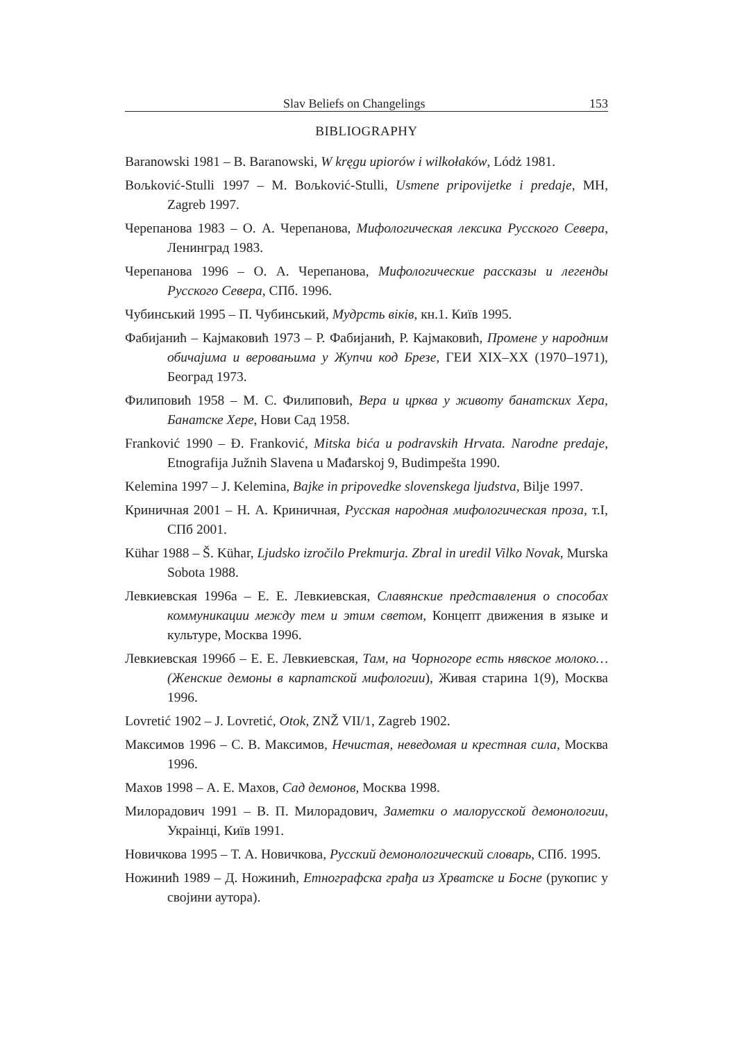Slav Beliefs on Changelings 153
BIBLIOGRAPHY
Baranowski 1981 – B. Baranowski, W kręgu upiorów i wilkołaków, Lódż 1981.
Boљković-Stulli 1997 – M. Boљković-Stulli, Usmene pripovijetke i predaje, MH, Zagreb 1997.
Черепанова 1983 – О. А. Черепанова, Мифологическая лексика Русского Севера, Ленинград 1983.
Черепанова 1996 – О. А. Черепанова, Мифологические рассказы и легенды Русского Севера, СПб. 1996.
Чубинський 1995 – П. Чубинський, Мудрсть віків, кн.1. Київ 1995.
Фабијанић – Кајмаковић 1973 – Р. Фабијанић, Р. Кајмаковић, Промене у народним обичајима и веровањима у Жупчи код Брезе, ГЕИ XIX–XX (1970–1971), Београд 1973.
Филиповић 1958 – М. С. Филиповић, Вера и црква у животу банатских Хера, Банатске Хере, Нови Сад 1958.
Franković 1990 – Đ. Franković, Mitska bića u podravskih Hrvata. Narodne predaje, Etnografija Južnih Slavena u Mađarskoj 9, Budimpešta 1990.
Kelemina 1997 – J. Kelemina, Bajke in pripovedke slovenskega ljudstva, Bilje 1997.
Криничная 2001 – Н. А. Криничная, Русская народная мифологическая проза, т.I, СПб 2001.
Kühar 1988 – Š. Kühar, Ljudsko izročilo Prekmurja. Zbral in uredil Vilko Novak, Murska Sobota 1988.
Левкиевская 1996а – Е. Е. Левкиевская, Славянские представления о способах коммуникации между тем и этим светом, Концепт движения в языке и культуре, Москва 1996.
Левкиевская 1996б – Е. Е. Левкиевская, Там, на Чорногоре есть нявское молоко… (Женские демоны в карпатской мифологии), Живая старина 1(9), Москва 1996.
Lovretić 1902 – J. Lovretić, Otok, ZNŽ VII/1, Zagreb 1902.
Максимов 1996 – С. В. Максимов, Нечистая, неведомая и крестная сила, Москва 1996.
Махов 1998 – А. Е. Махов, Сад демонов, Москва 1998.
Милорадович 1991 – В. П. Милорадович, Заметки о малорусской демонологии, Украінці, Київ 1991.
Новичкова 1995 – Т. А. Новичкова, Русский демонологический словарь, СПб. 1995.
Ножинић 1989 – Д. Ножинић, Етнографска грађа из Хрватске и Босне (рукопис у својини аутора).